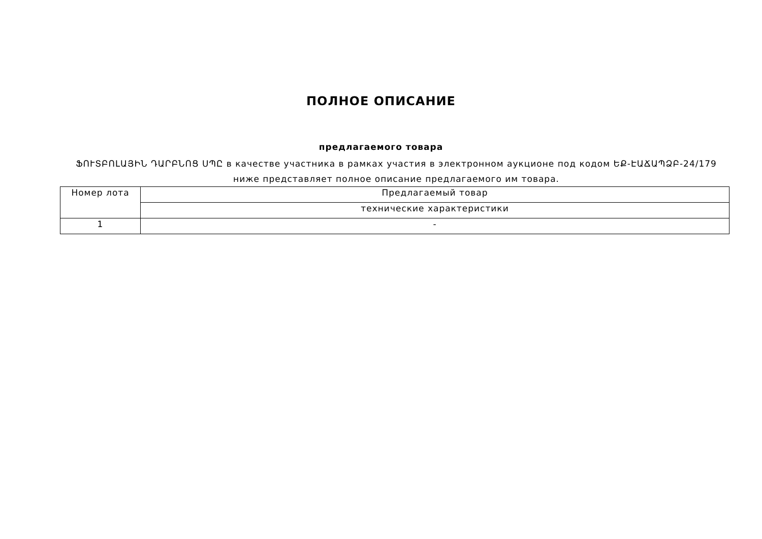ПОЛНОЕ ОПИСАНИЕ
предлагаемого товара
ՖՈՒՏԲՈԼԱՅԻՆ ԴԱՐԲՆՈՑ ՍՊԸ в качестве участника в рамках участия в электронном аукционе под кодом ԵՔ-ԷԱՃԱՊՁԲ-24/179 ниже представляет полное описание предлагаемого им товара.
| Номер лота | Предлагаемый товар |
| --- | --- |
| | технические характеристики |
| 1 | - |